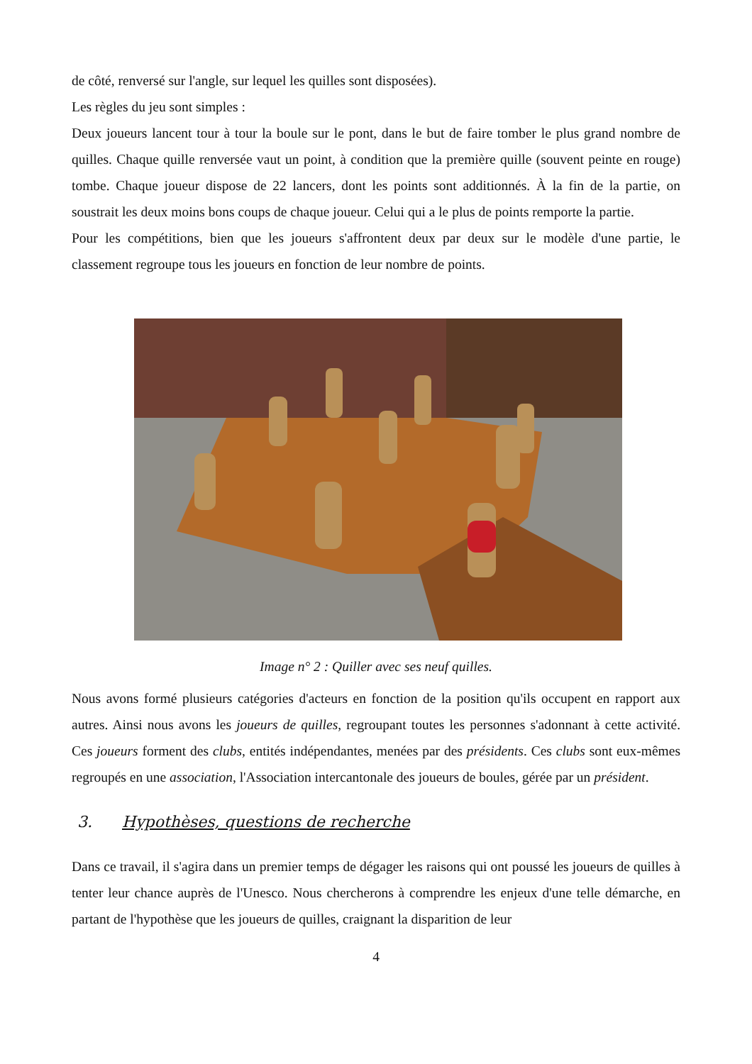de côté, renversé sur l'angle, sur lequel les quilles sont disposées).
Les règles du jeu sont simples :
Deux joueurs lancent tour à tour la boule sur le pont, dans le but de faire tomber le plus grand nombre de quilles. Chaque quille renversée vaut un point, à condition que la première quille (souvent peinte en rouge) tombe. Chaque joueur dispose de 22 lancers, dont les points sont additionnés. À la fin de la partie, on soustrait les deux moins bons coups de chaque joueur. Celui qui a le plus de points remporte la partie.
Pour les compétitions, bien que les joueurs s'affrontent deux par deux sur le modèle d'une partie, le classement regroupe tous les joueurs en fonction de leur nombre de points.
Image n° 2 : Quiller avec ses neuf quilles.
Nous avons formé plusieurs catégories d'acteurs en fonction de la position qu'ils occupent en rapport aux autres. Ainsi nous avons les joueurs de quilles, regroupant toutes les personnes s'adonnant à cette activité. Ces joueurs forment des clubs, entités indépendantes, menées par des présidents. Ces clubs sont eux-mêmes regroupés en une association, l'Association intercantonale des joueurs de boules, gérée par un président.
3. Hypothèses, questions de recherche
Dans ce travail, il s'agira dans un premier temps de dégager les raisons qui ont poussé les joueurs de quilles à tenter leur chance auprès de l'Unesco. Nous chercherons à comprendre les enjeux d'une telle démarche, en partant de l'hypothèse que les joueurs de quilles, craignant la disparition de leur
4